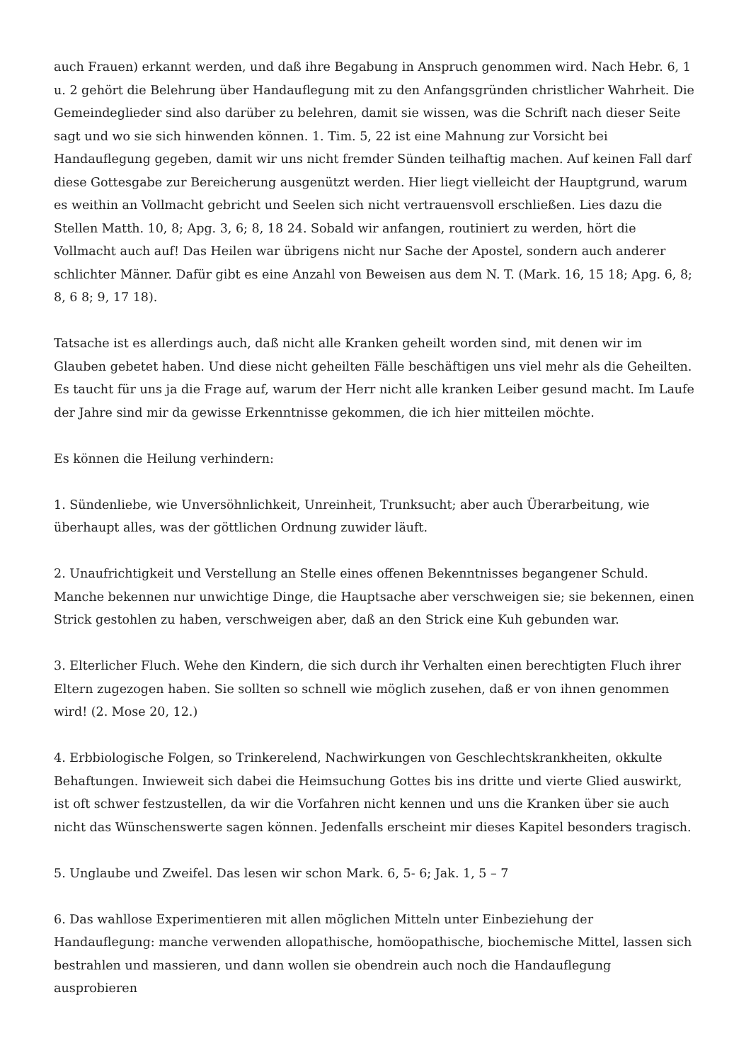auch Frauen) erkannt werden, und daß ihre Begabung in Anspruch genommen wird. Nach Hebr. 6, 1 u. 2 gehört die Belehrung über Handauflegung mit zu den Anfangsgründen christlicher Wahrheit. Die Gemeindeglieder sind also darüber zu belehren, damit sie wissen, was die Schrift nach dieser Seite sagt und wo sie sich hinwenden können. 1. Tim. 5, 22 ist eine Mahnung zur Vorsicht bei Handauflegung gegeben, damit wir uns nicht fremder Sünden teilhaftig machen. Auf keinen Fall darf diese Gottesgabe zur Bereicherung ausgenützt werden. Hier liegt vielleicht der Hauptgrund, warum es weithin an Vollmacht gebricht und Seelen sich nicht vertrauensvoll erschließen. Lies dazu die Stellen Matth. 10, 8; Apg. 3, 6; 8, 18 24. Sobald wir anfangen, routiniert zu werden, hört die Vollmacht auch auf! Das Heilen war übrigens nicht nur Sache der Apostel, sondern auch anderer schlichter Männer. Dafür gibt es eine Anzahl von Beweisen aus dem N. T. (Mark. 16, 15 18; Apg. 6, 8; 8, 6 8; 9, 17 18).
Tatsache ist es allerdings auch, daß nicht alle Kranken geheilt worden sind, mit denen wir im Glauben gebetet haben. Und diese nicht geheilten Fälle beschäftigen uns viel mehr als die Geheilten. Es taucht für uns ja die Frage auf, warum der Herr nicht alle kranken Leiber gesund macht. Im Laufe der Jahre sind mir da gewisse Erkenntnisse gekommen, die ich hier mitteilen möchte.
Es können die Heilung verhindern:
1. Sündenliebe, wie Unversöhnlichkeit, Unreinheit, Trunksucht; aber auch Überarbeitung, wie überhaupt alles, was der göttlichen Ordnung zuwider läuft.
2. Unaufrichtigkeit und Verstellung an Stelle eines offenen Bekenntnisses begangener Schuld. Manche bekennen nur unwichtige Dinge, die Hauptsache aber verschweigen sie; sie bekennen, einen Strick gestohlen zu haben, verschweigen aber, daß an den Strick eine Kuh gebunden war.
3. Elterlicher Fluch. Wehe den Kindern, die sich durch ihr Verhalten einen berechtigten Fluch ihrer Eltern zugezogen haben. Sie sollten so schnell wie möglich zusehen, daß er von ihnen genommen wird! (2. Mose 20, 12.)
4. Erbbiologische Folgen, so Trinkerelend, Nachwirkungen von Geschlechtskrankheiten, okkulte Behaftungen. Inwieweit sich dabei die Heimsuchung Gottes bis ins dritte und vierte Glied auswirkt, ist oft schwer festzustellen, da wir die Vorfahren nicht kennen und uns die Kranken über sie auch nicht das Wünschenswerte sagen können. Jedenfalls erscheint mir dieses Kapitel besonders tragisch.
5. Unglaube und Zweifel. Das lesen wir schon Mark. 6, 5- 6; Jak. 1, 5 – 7
6. Das wahllose Experimentieren mit allen möglichen Mitteln unter Einbeziehung der Handauflegung: manche verwenden allopathische, homöopathische, biochemische Mittel, lassen sich bestrahlen und massieren, und dann wollen sie obendrein auch noch die Handauflegung ausprobieren